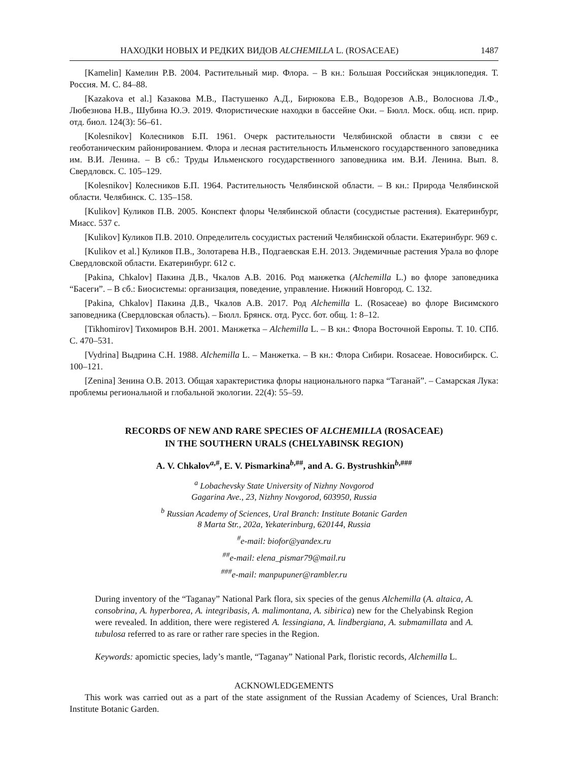НАХОДКИ НОВЫХ И РЕДКИХ ВИДОВ ALCHEMILLA L. (ROSACEAE) 1487
[Kamelin] Камелин Р.В. 2004. Растительный мир. Флора. – В кн.: Большая Российская энциклопедия. Т. Россия. М. С. 84–88.
[Kazakova et al.] Казакова М.В., Пастушенко А.Д., Бирюкова Е.В., Водорезов А.В., Волоснова Л.Ф., Любезнова Н.В., Шубина Ю.Э. 2019. Флористические находки в бассейне Оки. – Бюлл. Моск. общ. исп. прир. отд. биол. 124(3): 56–61.
[Kolesnikov] Колесников Б.П. 1961. Очерк растительности Челябинской области в связи с ее геоботаническим районированием. Флора и лесная растительность Ильменского государственного заповедника им. В.И. Ленина. – В сб.: Труды Ильменского государственного заповедника им. В.И. Ленина. Вып. 8. Свердловск. С. 105–129.
[Kolesnikov] Колесников Б.П. 1964. Растительность Челябинской области. – В кн.: Природа Челябинской области. Челябинск. С. 135–158.
[Kulikov] Куликов П.В. 2005. Конспект флоры Челябинской области (сосудистые растения). Екатеринбург, Миасс. 537 с.
[Kulikov] Куликов П.В. 2010. Определитель сосудистых растений Челябинской области. Екатеринбург. 969 с.
[Kulikov et al.] Куликов П.В., Золотарева Н.В., Подгаевская Е.Н. 2013. Эндемичные растения Урала во флоре Свердловской области. Екатеринбург. 612 с.
[Pakina, Chkalov] Пакина Д.В., Чкалов А.В. 2016. Род манжетка (Alchemilla L.) во флоре заповедника “Басеги”. – В сб.: Биосистемы: организация, поведение, управление. Нижний Новгород. С. 132.
[Pakina, Chkalov] Пакина Д.В., Чкалов А.В. 2017. Род Alchemilla L. (Rosaceae) во флоре Висимского заповедника (Свердловская область). – Бюлл. Брянск. отд. Русс. бот. общ. 1: 8–12.
[Tikhomirov] Тихомиров В.Н. 2001. Манжетка – Alchemilla L. – В кн.: Флора Восточной Европы. Т. 10. СПб. С. 470–531.
[Vydrina] Выдрина С.Н. 1988. Alchemilla L. – Манжетка. – В кн.: Флора Сибири. Rosaceae. Новосибирск. С. 100–121.
[Zenina] Зенина О.В. 2013. Общая характеристика флоры национального парка “Таганай”. – Самарская Лука: проблемы региональной и глобальной экологии. 22(4): 55–59.
RECORDS OF NEW AND RARE SPECIES OF ALCHEMILLA (ROSACEAE)
IN THE SOUTHERN URALS (CHELYABINSK REGION)
A. V. Chkalov<sup>a,#</sup>, E. V. Pismarkina<sup>b,##</sup>, and A. G. Bystrushkin<sup>b,###</sup>
<sup>a</sup> Lobachevsky State University of Nizhny Novgorod
Gagarina Ave., 23, Nizhny Novgorod, 603950, Russia
<sup>b</sup> Russian Academy of Sciences, Ural Branch: Institute Botanic Garden
8 Marta Str., 202a, Yekaterinburg, 620144, Russia
<sup>#</sup> e-mail: biofor@yandex.ru
<sup>##</sup> e-mail: elena_pismar79@mail.ru
<sup>###</sup> e-mail: manpupuner@rambler.ru
During inventory of the “Taganay” National Park flora, six species of the genus Alchemilla (A. altaica, A. consobrina, A. hyperborea, A. integribasis, A. malimontana, A. sibirica) new for the Chelyabinsk Region were revealed. In addition, there were registered A. lessingiana, A. lindbergiana, A. submamillata and A. tubulosa referred to as rare or rather rare species in the Region.
Keywords: apomictic species, lady’s mantle, “Taganay” National Park, floristic records, Alchemilla L.
ACKNOWLEDGEMENTS
This work was carried out as a part of the state assignment of the Russian Academy of Sciences, Ural Branch: Institute Botanic Garden.